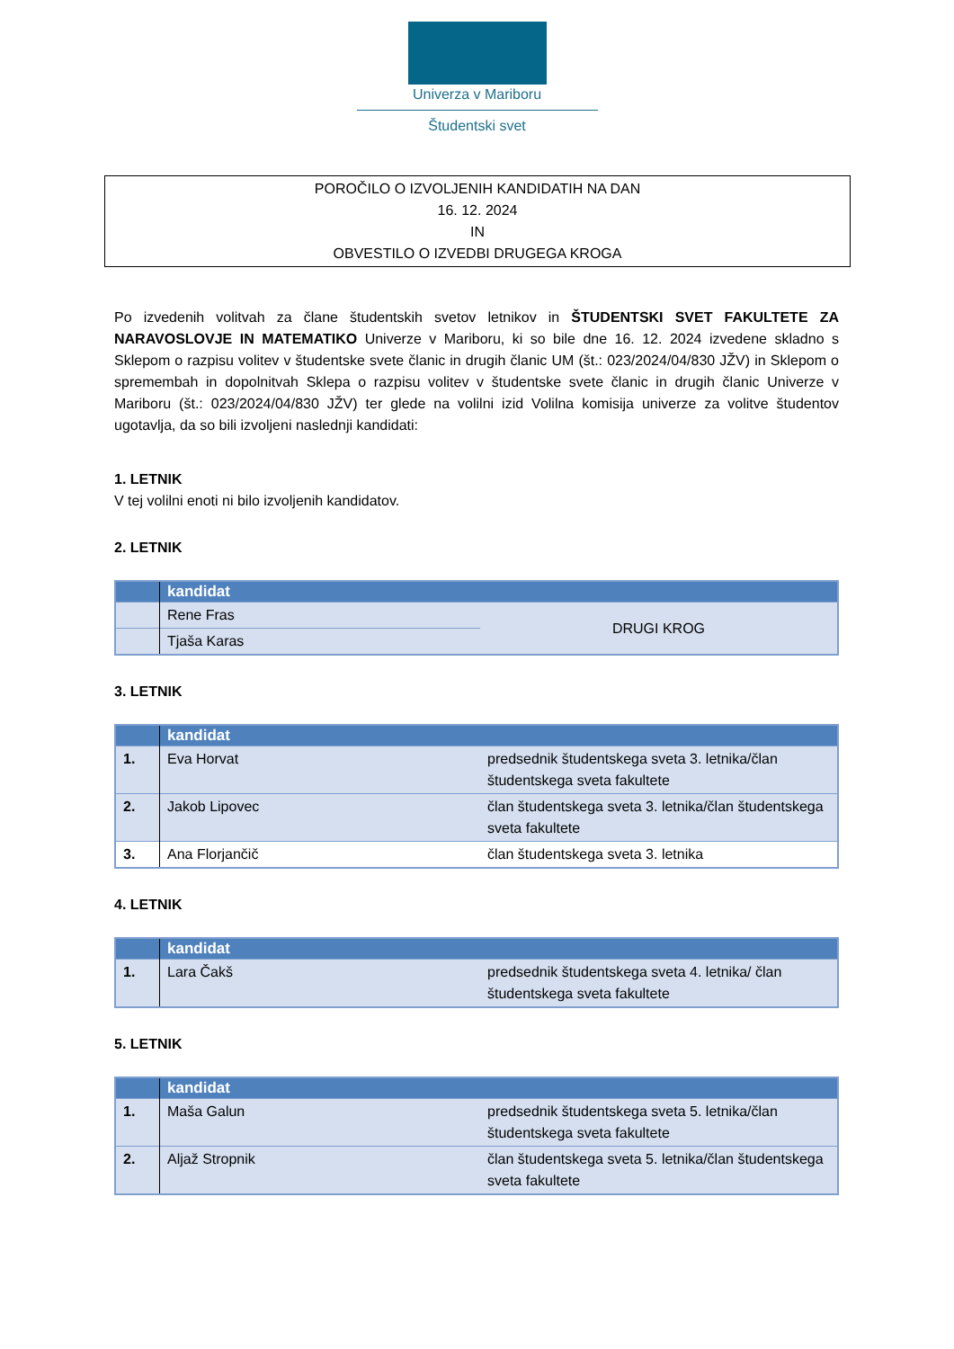Univerza v Mariboru
Študentski svet
POROČILO O IZVOLJENIH KANDIDATIH NA DAN
16. 12. 2024
IN
OBVESTILO O IZVEDBI DRUGEGA KROGA
Po izvedenih volitvah za člane študentskih svetov letnikov in ŠTUDENTSKI SVET FAKULTETE ZA NARAVOSLOVJE IN MATEMATIKO Univerze v Mariboru, ki so bile dne 16. 12. 2024 izvedene skladno s Sklepom o razpisu volitev v študentske svete članic in drugih članic UM (št.: 023/2024/04/830 JŽV) in Sklepom o spremembah in dopolnitvah Sklepa o razpisu volitev v študentske svete članic in drugih članic Univerze v Mariboru (št.: 023/2024/04/830 JŽV) ter glede na volilni izid Volilna komisija univerze za volitve študentov ugotavlja, da so bili izvoljeni naslednji kandidati:
1. LETNIK
V tej volilni enoti ni bilo izvoljenih kandidatov.
2. LETNIK
| | kandidat | |
| --- | --- | --- |
| | Rene Fras | DRUGI KROG |
| | Tjaša Karas | |
3. LETNIK
| | kandidat | |
| --- | --- | --- |
| 1. | Eva Horvat | predsednik študentskega sveta 3. letnika/član študentskega sveta fakultete |
| 2. | Jakob Lipovec | član študentskega sveta 3. letnika/član študentskega sveta fakultete |
| 3. | Ana Florjančič | član študentskega sveta 3. letnika |
4. LETNIK
| | kandidat | |
| --- | --- | --- |
| 1. | Lara Čakš | predsednik študentskega sveta 4. letnika/ član študentskega sveta fakultete |
5. LETNIK
| | kandidat | |
| --- | --- | --- |
| 1. | Maša Galun | predsednik študentskega sveta 5. letnika/član študentskega sveta fakultete |
| 2. | Aljaž Stropnik | član študentskega sveta 5. letnika/član študentskega sveta fakultete |